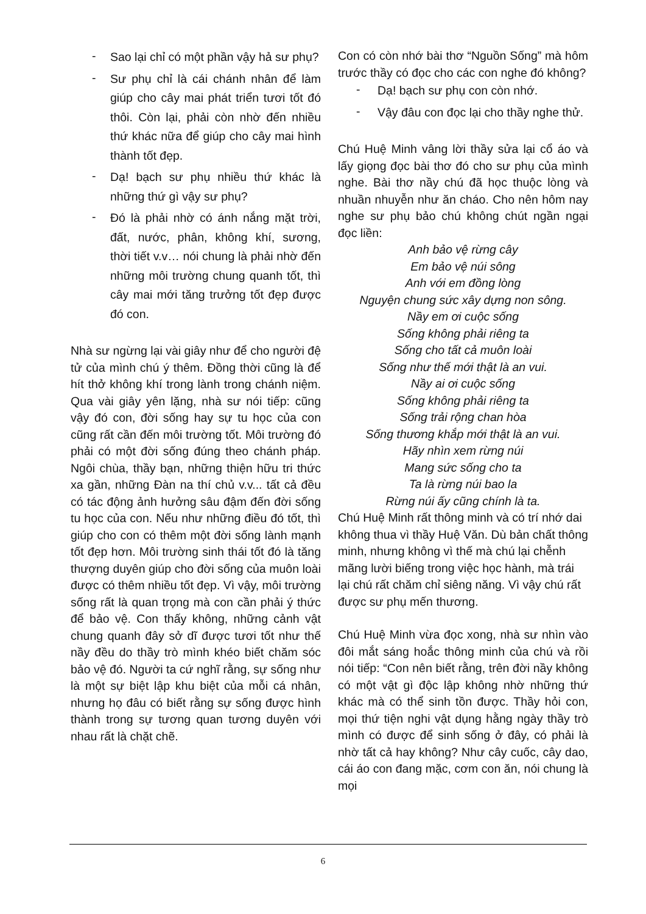- Sao lại chỉ có một phần vậy hả sư phụ?
- Sư phụ chỉ là cái chánh nhân để làm giúp cho cây mai phát triển tươi tốt đó thôi. Còn lại, phải còn nhờ đến nhiều thứ khác nữa để giúp cho cây mai hình thành tốt đẹp.
- Dạ! bạch sư phụ nhiều thứ khác là những thứ gì vậy sư phụ?
- Đó là phải nhờ có ánh nắng mặt trời, đất, nước, phân, không khí, sương, thời tiết v.v… nói chung là phải nhờ đến những môi trường chung quanh tốt, thì cây mai mới tăng trưởng tốt đẹp được đó con.
Nhà sư ngừng lại vài giây như để cho người đệ tử của mình chú ý thêm. Đồng thời cũng là để hít thở không khí trong lành trong chánh niệm. Qua vài giây yên lặng, nhà sư nói tiếp: cũng vậy đó con, đời sống hay sự tu học của con cũng rất cần đến môi trường tốt. Môi trường đó phải có một đời sống đúng theo chánh pháp. Ngôi chùa, thầy bạn, những thiện hữu tri thức xa gần, những Đàn na thí chủ v.v... tất cả đều có tác động ảnh hưởng sâu đậm đến đời sống tu học của con. Nếu như những điều đó tốt, thì giúp cho con có thêm một đời sống lành mạnh tốt đẹp hơn. Môi trường sinh thái tốt đó là tăng thượng duyên giúp cho đời sống của muôn loài được có thêm nhiều tốt đẹp. Vì vậy, môi trường sống rất là quan trọng mà con cần phải ý thức để bảo vệ. Con thấy không, những cảnh vật chung quanh đây sở dĩ được tươi tốt như thế nầy đều do thầy trò mình khéo biết chăm sóc bảo vệ đó. Người ta cứ nghĩ rằng, sự sống như là một sự biệt lập khu biệt của mỗi cá nhân, nhưng họ đâu có biết rằng sự sống được hình thành trong sự tương quan tương duyên với nhau rất là chặt chẽ.
Con có còn nhớ bài thơ “Nguồn Sống” mà hôm trước thầy có đọc cho các con nghe đó không?
- Dạ! bạch sư phụ con còn nhớ.
- Vậy đâu con đọc lại cho thầy nghe thử.
Chú Huệ Minh vâng lời thầy sửa lại cổ áo và lấy giọng đọc bài thơ đó cho sư phụ của mình nghe. Bài thơ nầy chú đã học thuộc lòng và nhuần nhuyễn như ăn cháo. Cho nên hôm nay nghe sư phụ bảo chú không chút ngần ngại đọc liền:
Anh bảo vệ rừng cây
Em bảo vệ núi sông
Anh với em đồng lòng
Nguyện chung sức xây dựng non sông.
Nầy em ơi cuộc sống
Sống không phải riêng ta
Sống cho tất cả muôn loài
Sống như thế mới thật là an vui.
Nầy ai ơi cuộc sống
Sống không phải riêng ta
Sống trải rộng chan hòa
Sống thương khắp mới thật là an vui.
Hãy nhìn xem rừng núi
Mang sức sống cho ta
Ta là rừng núi bao la
Rừng núi ấy cũng chính là ta.
Chú Huệ Minh rất thông minh và có trí nhớ dai không thua vì thầy Huệ Văn. Dù bản chất thông minh, nhưng không vì thế mà chú lại chễnh mãng lười biếng trong việc học hành, mà trái lại chú rất chăm chỉ siêng năng. Vì vậy chú rất được sư phụ mến thương.
Chú Huệ Minh vừa đọc xong, nhà sư nhìn vào đôi mắt sáng hoắc thông minh của chú và rồi nói tiếp: “Con nên biết rằng, trên đời nầy không có một vật gì độc lập không nhờ những thứ khác mà có thể sinh tồn được. Thầy hỏi con, mọi thứ tiện nghi vật dụng hằng ngày thầy trò mình có được để sinh sống ở đây, có phải là nhờ tất cả hay không? Như cây cuốc, cây dao, cái áo con đang mặc, cơm con ăn, nói chung là mọi
6